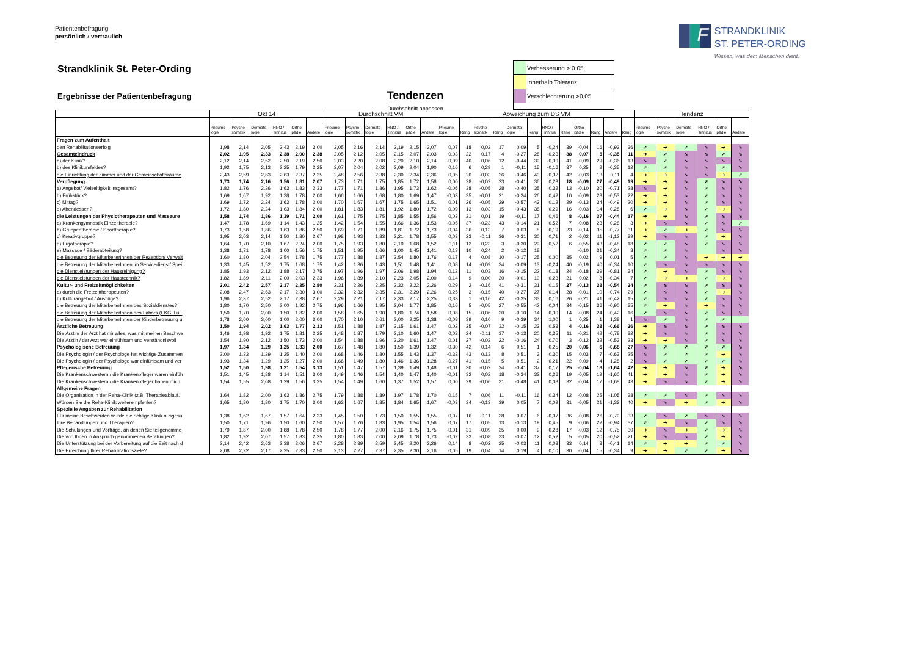Patientenbefragung
persönlich / vertraulich
F
STRANDKLINIK
ST. PETER-ORDING
Wissen, was dem Menschen dient.
Strandklinik St. Peter-Ording
Ergebnisse der Patientenbefragung
Tendenzen
Durchschnitt anpassen
Verbesserung > 0,05
Innerhalb Toleranz
Verschlechterung >0,05
| | Okt 14 | | | | | | Durchschnitt VM | | | | | | Abweichung zum DS VM | | | | | | | | | | | | Tendenz | | | | | |
| --- | --- | --- | --- | --- | --- | --- | --- | --- | --- | --- | --- | --- | --- | --- | --- | --- | --- | --- | --- | --- | --- | --- | --- | --- | --- | --- | --- | --- | --- | --- |
| | Pneumo- logie | Psycho- somatik | Dermato- logie | HNO / Tinnitus | Ortho- pädie | Andere | Pneumo- logie | Psycho- somatik | Dermato- logie | HNO / Tinnitus | Ortho- pädie | Andere | Pneumo- logie | Rang | Psycho- somatik | Rang | Dermato- logie | Rang | HNO / Tinnitus | Rang | Ortho- pädie | Rang | Andere | Rang | Pneumo- logie | Psycho- somatik | Dermato- logie | HNO / Tinnitus | Ortho- pädie | Andere |
| Fragen zum Aufenthalt | | | | | | | | | | | | | | | | | | | | | | | | | | | | | | |
| den Rehabilitationserfolg | 1,98 | 2,14 | 2,05 | 2,43 | 2,19 | 3,00 | 2,05 | 2,16 | 2,14 | 2,19 | 2,15 | 2,07 | 0,07 | 18 | 0,02 | 17 | 0,09 | 5 | -0,24 | 39 | -0,04 | 16 | -0,93 | 36 | ➚ | ➔ | ➚ | ➘ | ➔ | ➘ |
| Gesamteindruck | 2,02 | 1,95 | 2,33 | 2,38 | 2,00 | 2,38 | 2,05 | 2,12 | 2,05 | 2,15 | 2,07 | 2,03 | 0,03 | 22 | 0,17 | 4 | -0,27 | 28 | -0,23 | 38 | 0,07 | 5 | -0,35 | 11 | ➔ | ➚ | ➘ | ➘ | ➚ | ➘ |
| a) der Klinik? | 2,12 | 2,14 | 2,52 | 2,50 | 2,19 | 2,50 | 2,03 | 2,20 | 2,08 | 2,20 | 2,10 | 2,14 | -0,09 | 40 | 0,06 | 12 | -0,44 | 39 | -0,30 | 41 | -0,09 | 29 | -0,36 | 13 | ➘ | ➚ | ➘ | ➘ | ➘ | ➘ |
| b) des Klinikumfeldes? | 1,92 | 1,75 | 2,13 | 2,25 | 1,79 | 2,25 | 2,07 | 2,04 | 2,02 | 2,09 | 2,04 | 1,90 | 0,16 | 6 | 0,29 | 1 | -0,11 | 15 | -0,16 | 37 | 0,25 | 2 | -0,35 | 12 | ➚ | ➚ | ➘ | ➘ | ➚ | ➘ |
| die Einrichtung der Zimmer und der Gemeinschaftsräume | 2,43 | 2,59 | 2,83 | 2,63 | 2,37 | 2,25 | 2,48 | 2,56 | 2,38 | 2,30 | 2,34 | 2,36 | 0,05 | 20 | -0,03 | 26 | -0,46 | 40 | -0,32 | 42 | -0,03 | 13 | 0,11 | 4 | ➔ | ➔ | ➘ | ➘ | ➔ | ➚ |
| Verpflegung | 1,73 | 1,74 | 2,16 | 1,56 | 1,81 | 2,07 | 1,73 | 1,71 | 1,75 | 1,85 | 1,72 | 1,58 | 0,00 | 28 | -0,02 | 23 | -0,41 | 36 | 0,28 | 18 | -0,09 | 27 | -0,49 | 19 | ➔ | ➔ | ➘ | ➚ | ➘ | ➘ |
| a) Angebot/ Vielseitigkeit insgesamt? | 1,82 | 1,76 | 2,26 | 1,63 | 1,83 | 2,33 | 1,77 | 1,71 | 1,86 | 1,95 | 1,73 | 1,62 | -0,06 | 38 | -0,05 | 28 | -0,40 | 35 | 0,32 | 13 | -0,10 | 30 | -0,71 | 28 | ➘ | ➔ | ➘ | ➚ | ➘ | ➘ |
| b) Frühstück? | 1,69 | 1,67 | 1,92 | 1,38 | 1,78 | 2,00 | 1,66 | 1,66 | 1,68 | 1,80 | 1,69 | 1,47 | -0,03 | 35 | -0,01 | 21 | -0,24 | 26 | 0,42 | 10 | -0,09 | 28 | -0,53 | 22 | ➔ | ➔ | ➘ | ➚ | ➘ | ➘ |
| c) Mittag? | 1,69 | 1,72 | 2,24 | 1,63 | 1,78 | 2,00 | 1,70 | 1,67 | 1,67 | 1,75 | 1,65 | 1,51 | 0,01 | 26 | -0,05 | 29 | -0,57 | 43 | 0,12 | 29 | -0,13 | 34 | -0,49 | 20 | ➔ | ➔ | ➘ | ➚ | ➘ | ➘ |
| d) Abendessen? | 1,72 | 1,80 | 2,24 | 1,63 | 1,84 | 2,00 | 1,81 | 1,83 | 1,81 | 1,92 | 1,80 | 1,72 | 0,09 | 13 | 0,03 | 15 | -0,43 | 38 | 0,29 | 16 | -0,03 | 14 | -0,28 | 6 | ➚ | ➔ | ➘ | ➚ | ➔ | ➘ |
| die Leistungen der Physiotherapeuten und Masseure | 1,58 | 1,74 | 1,86 | 1,39 | 1,71 | 2,00 | 1,61 | 1,75 | 1,75 | 1,85 | 1,55 | 1,56 | 0,03 | 21 | 0,01 | 19 | -0,11 | 17 | 0,46 | 8 | -0,16 | 37 | -0,44 | 17 | ➔ | ➔ | ➘ | ➚ | ➘ | ➘ |
| a) Krankengymnastik Einzeltherapie? | 1,47 | 1,78 | 1,69 | 1,14 | 1,43 | 1,25 | 1,42 | 1,54 | 1,55 | 1,66 | 1,36 | 1,53 | -0,05 | 37 | -0,23 | 43 | -0,14 | 21 | 0,52 | 7 | -0,08 | 23 | 0,28 | 3 | ➔ | ➘ | ➘ | ➚ | ➘ | ➚ |
| b) Gruppentherapie / Sporttherapie? | 1,73 | 1,58 | 1,86 | 1,63 | 1,86 | 2,50 | 1,69 | 1,71 | 1,89 | 1,81 | 1,72 | 1,73 | -0,04 | 36 | 0,13 | 7 | 0,03 | 8 | 0,19 | 23 | -0,14 | 35 | -0,77 | 31 | ➔ | ➚ | ➔ | ➚ | ➘ | ➘ |
| c) Kreativgruppe? | 1,95 | 2,03 | 2,14 | 1,50 | 1,80 | 2,67 | 1,98 | 1,93 | 1,83 | 2,21 | 1,78 | 1,55 | 0,03 | 23 | -0,11 | 36 | -0,31 | 30 | 0,71 | 2 | -0,02 | 11 | -1,12 | 39 | ➔ | ➘ | ➘ | ➚ | ➔ | ➘ |
| d) Ergotherapie? | 1,64 | 1,70 | 2,10 | 1,67 | 2,24 | 2,00 | 1,75 | 1,93 | 1,80 | 2,19 | 1,68 | 1,52 | 0,11 | 12 | 0,23 | 3 | -0,30 | 29 | 0,52 | 6 | -0,55 | 43 | -0,48 | 18 | ➚ | ➚ | ➘ | ➚ | ➘ | ➘ |
| e) Massage / Bäderabteilung? | 1,38 | 1,71 | 1,78 | 1,00 | 1,56 | 1,75 | 1,51 | 1,95 | 1,66 | 1,00 | 1,45 | 1,41 | 0,13 | 10 | 0,24 | 2 | -0,12 | 18 | | | -0,10 | 31 | -0,34 | 8 | ➚ | ➚ | ➘ | | ➘ | ➘ |
| die Betreuung der MitarbeiterInnen der Rezeption/ Verwalt | 1,60 | 1,80 | 2,04 | 2,54 | 1,78 | 1,75 | 1,77 | 1,88 | 1,87 | 2,54 | 1,80 | 1,76 | 0,17 | 4 | 0,08 | 10 | -0,17 | 25 | 0,00 | 35 | 0,02 | 9 | 0,01 | 5 | ➚ | ➚ | ➘ | ➔ | ➔ | ➔ |
| die Betreuung der MitarbeiterInnen im Servicedienst/ Spei | 1,33 | 1,45 | 1,52 | 1,75 | 1,68 | 1,75 | 1,42 | 1,36 | 1,43 | 1,51 | 1,48 | 1,41 | 0,08 | 14 | -0,09 | 34 | -0,09 | 13 | -0,24 | 40 | -0,19 | 40 | -0,34 | 10 | ➚ | ➘ | ➘ | ➘ | ➘ | ➘ |
| die Dienstleistungen der Hausreinigung? | 1,85 | 1,93 | 2,12 | 1,88 | 2,17 | 2,75 | 1,97 | 1,96 | 1,97 | 2,06 | 1,98 | 1,94 | 0,12 | 11 | 0,03 | 16 | -0,15 | 22 | 0,18 | 24 | -0,18 | 39 | -0,81 | 34 | ➚ | ➔ | ➘ | ➚ | ➘ | ➘ |
| die Dienstleistungen der Haustechnik? | 1,82 | 1,89 | 2,11 | 2,00 | 2,03 | 2,33 | 1,96 | 1,89 | 2,10 | 2,23 | 2,05 | 2,00 | 0,14 | 9 | 0,00 | 20 | -0,01 | 10 | 0,23 | 21 | 0,02 | 8 | -0,34 | 7 | ➚ | ➔ | ➔ | ➚ | ➔ | ➘ |
| Kultur- und Freizeitmöglichkeiten | 2,01 | 2,42 | 2,57 | 2,17 | 2,35 | 2,80 | 2,31 | 2,26 | 2,25 | 2,32 | 2,22 | 2,26 | 0,29 | 2 | -0,16 | 41 | -0,31 | 31 | 0,15 | 27 | -0,13 | 33 | -0,54 | 24 | ➚ | ➘ | ➘ | ➚ | ➘ | ➘ |
| a) durch die Freizeittherapeuten? | 2,08 | 2,47 | 2,63 | 2,17 | 2,30 | 3,00 | 2,32 | 2,32 | 2,35 | 2,31 | 2,29 | 2,26 | 0,25 | 3 | -0,15 | 40 | -0,27 | 27 | 0,14 | 28 | -0,01 | 10 | -0,74 | 29 | ➚ | ➘ | ➘ | ➚ | ➔ | ➘ |
| b) Kulturangebot / Ausflüge? | 1,96 | 2,37 | 2,52 | 2,17 | 2,38 | 2,67 | 2,29 | 2,21 | 2,17 | 2,33 | 2,17 | 2,25 | 0,33 | 1 | -0,16 | 42 | -0,35 | 33 | 0,16 | 26 | -0,21 | 41 | -0,42 | 15 | ➚ | ➘ | ➘ | ➚ | ➘ | ➘ |
| die Betreuung der MitarbeiterInnen des Sozialdienstes? | 1,80 | 1,70 | 2,50 | 2,00 | 1,92 | 2,75 | 1,96 | 1,66 | 1,95 | 2,04 | 1,77 | 1,85 | 0,16 | 5 | -0,05 | 27 | -0,55 | 42 | 0,04 | 34 | -0,15 | 36 | -0,90 | 35 | ➚ | ➔ | ➘ | ➔ | ➘ | ➘ |
| die Betreuung der MitarbeiterInnen des Labors (EKG, LuF | 1,50 | 1,70 | 2,00 | 1,50 | 1,82 | 2,00 | 1,58 | 1,65 | 1,90 | 1,80 | 1,74 | 1,58 | 0,08 | 15 | -0,06 | 30 | -0,10 | 14 | 0,30 | 14 | -0,08 | 24 | -0,42 | 16 | ➚ | ➘ | ➘ | ➚ | ➘ | ➘ |
| die Betreuung der MitarbeiterInnen der Kinderbetreuung u | 1,78 | 2,00 | 3,00 | 1,00 | 2,00 | 3,00 | 1,70 | 2,10 | 2,61 | 2,00 | 2,25 | 1,38 | -0,08 | 39 | 0,10 | 9 | -0,39 | 34 | 1,00 | 1 | 0,25 | 1 | 1,38 | 1 | ➘ | ➚ | ➘ | ➚ | ➚ | |
| Ärztliche Betreuung | 1,50 | 1,94 | 2,02 | 1,63 | 1,77 | 2,13 | 1,51 | 1,88 | 1,87 | 2,15 | 1,61 | 1,47 | 0,02 | 25 | -0,07 | 32 | -0,15 | 23 | 0,53 | 4 | -0,16 | 38 | -0,66 | 26 | ➔ | ➘ | ➘ | ➚ | ➘ | ➘ |
| Die Ärztin/ der Arzt hat mir alles, was mit meinen Beschwe | 1,46 | 1,98 | 1,92 | 1,75 | 1,81 | 2,25 | 1,48 | 1,87 | 1,79 | 2,10 | 1,60 | 1,47 | 0,02 | 24 | -0,11 | 37 | -0,13 | 20 | 0,35 | 11 | -0,21 | 42 | -0,78 | 32 | ➔ | ➘ | ➘ | ➚ | ➘ | ➘ |
| Die Ärztin / der Arzt war einfühlsam und verständnisvoll | 1,54 | 1,90 | 2,12 | 1,50 | 1,73 | 2,00 | 1,54 | 1,88 | 1,96 | 2,20 | 1,61 | 1,47 | 0,01 | 27 | -0,02 | 22 | -0,16 | 24 | 0,70 | 3 | -0,12 | 32 | -0,53 | 23 | ➔ | ➔ | ➘ | ➚ | ➘ | ➘ |
| Psychologische Betreuung | 1,97 | 1,34 | 1,29 | 1,25 | 1,33 | 2,00 | 1,67 | 1,48 | 1,80 | 1,50 | 1,39 | 1,32 | -0,30 | 42 | 0,14 | 6 | 0,51 | 1 | 0,25 | 20 | 0,06 | 6 | -0,68 | 27 | ➘ | ➚ | ➚ | ➚ | ➚ | ➘ |
| Die Psychologin / der Psychologe hat wichtige Zusammen | 2,00 | 1,33 | 1,29 | 1,25 | 1,40 | 2,00 | 1,68 | 1,46 | 1,80 | 1,55 | 1,43 | 1,37 | -0,32 | 43 | 0,13 | 8 | 0,51 | 3 | 0,30 | 15 | 0,03 | 7 | -0,63 | 25 | ➘ | ➚ | ➚ | ➚ | ➔ | ➘ |
| Die Psychologin / der Psychologe war einfühlsam und ver | 1,93 | 1,34 | 1,29 | 1,25 | 1,27 | 2,00 | 1,66 | 1,49 | 1,80 | 1,46 | 1,36 | 1,28 | -0,27 | 41 | 0,15 | 5 | 0,51 | 2 | 0,21 | 22 | 0,09 | 4 | 1,28 | 2 | ➘ | ➚ | ➚ | ➚ | ➚ | ➘ |
| Pflegerische Betreuung | 1,52 | 1,50 | 1,98 | 1,21 | 1,54 | 3,13 | 1,51 | 1,47 | 1,57 | 1,39 | 1,49 | 1,48 | -0,01 | 30 | -0,02 | 24 | -0,41 | 37 | 0,17 | 25 | -0,04 | 18 | -1,64 | 42 | ➔ | ➔ | ➘ | ➚ | ➔ | ➘ |
| Die Krankenschwestern / die Krankenpfleger waren einfüh | 1,51 | 1,45 | 1,88 | 1,14 | 1,51 | 3,00 | 1,49 | 1,46 | 1,54 | 1,40 | 1,47 | 1,40 | -0,01 | 32 | 0,02 | 18 | -0,34 | 32 | 0,26 | 19 | -0,05 | 19 | -1,60 | 41 | ➔ | ➔ | ➘ | ➚ | ➔ | ➘ |
| Die Krankenschwestern / die Krankenpfleger haben mich | 1,54 | 1,55 | 2,08 | 1,29 | 1,56 | 3,25 | 1,54 | 1,49 | 1,60 | 1,37 | 1,52 | 1,57 | 0,00 | 29 | -0,06 | 31 | -0,48 | 41 | 0,08 | 32 | -0,04 | 17 | -1,68 | 43 | ➔ | ➘ | ➘ | ➚ | ➔ | ➘ |
| Allgemeine Fragen | | | | | | | | | | | | | | | | | | | | | | | | | | | | | | |
| Die Organisation in der Reha-Klinik (z.B. Therapieablauf, | 1,64 | 1,82 | 2,00 | 1,63 | 1,86 | 2,75 | 1,79 | 1,88 | 1,89 | 1,97 | 1,78 | 1,70 | 0,15 | 7 | 0,06 | 11 | -0,11 | 16 | 0,34 | 12 | -0,08 | 25 | -1,05 | 38 | ➚ | ➚ | ➘ | ➚ | ➘ | ➘ |
| Würden Sie die Reha-Klinik weiterempfehlen? | 1,65 | 1,80 | 1,80 | 1,75 | 1,70 | 3,00 | 1,62 | 1,67 | 1,85 | 1,84 | 1,65 | 1,67 | -0,03 | 34 | -0,13 | 39 | 0,05 | 7 | 0,09 | 31 | -0,05 | 21 | -1,33 | 40 | ➔ | ➘ | ➔ | ➚ | ➔ | ➘ |
| Spezielle Angaben zur Rehabilitation | | | | | | | | | | | | | | | | | | | | | | | | | | | | | | |
| Für meine Beschwerden wurde die richtige Klinik ausgesu | 1,38 | 1,62 | 1,67 | 1,57 | 1,64 | 2,33 | 1,45 | 1,50 | 1,73 | 1,50 | 1,55 | 1,55 | 0,07 | 16 | -0,11 | 38 | 0,07 | 6 | -0,07 | 36 | -0,08 | 26 | -0,79 | 33 | ➚ | ➘ | ➚ | ➘ | ➘ | ➘ |
| Ihre Behandlungen und Therapien? | 1,50 | 1,71 | 1,96 | 1,50 | 1,60 | 2,50 | 1,57 | 1,76 | 1,83 | 1,95 | 1,54 | 1,56 | 0,07 | 17 | 0,05 | 13 | -0,13 | 19 | 0,45 | 9 | -0,06 | 22 | -0,94 | 37 | ➚ | ➔ | ➘ | ➚ | ➘ | ➘ |
| Die Schulungen und Vorträge, an denen Sie teilgenomme | 1,79 | 1,87 | 2,00 | 1,88 | 1,78 | 2,50 | 1,78 | 1,77 | 2,00 | 2,16 | 1,75 | 1,75 | -0,01 | 31 | -0,09 | 35 | 0,00 | 9 | 0,28 | 17 | -0,03 | 12 | -0,75 | 30 | ➔ | ➘ | ➔ | ➚ | ➔ | ➘ |
| Die von Ihnen in Anspruch genommenen Beratungen? | 1,82 | 1,92 | 2,07 | 1,57 | 1,83 | 2,25 | 1,80 | 1,83 | 2,00 | 2,09 | 1,78 | 1,73 | -0,02 | 33 | -0,08 | 33 | -0,07 | 12 | 0,52 | 5 | -0,05 | 20 | -0,52 | 21 | ➔ | ➘ | ➘ | ➚ | ➔ | ➘ |
| Die Unterstützung bei der Vorbereitung auf die Zeit nach d | 2,14 | 2,42 | 2,63 | 2,38 | 2,06 | 2,67 | 2,28 | 2,39 | 2,59 | 2,45 | 2,20 | 2,26 | 0,14 | 8 | -0,02 | 25 | -0,03 | 11 | 0,08 | 33 | 0,14 | 3 | -0,41 | 14 | ➚ | ➔ | ➔ | ➚ | ➚ | ➘ |
| Die Erreichung Ihrer Rehabilitationsziele? | 2,08 | 2,22 | 2,17 | 2,25 | 2,33 | 2,50 | 2,13 | 2,27 | 2,37 | 2,35 | 2,30 | 2,16 | 0,05 | 19 | 0,04 | 14 | 0,19 | 4 | 0,10 | 30 | -0,04 | 15 | -0,34 | 9 | ➔ | ➔ | ➚ | ➚ | ➔ | ➘ |